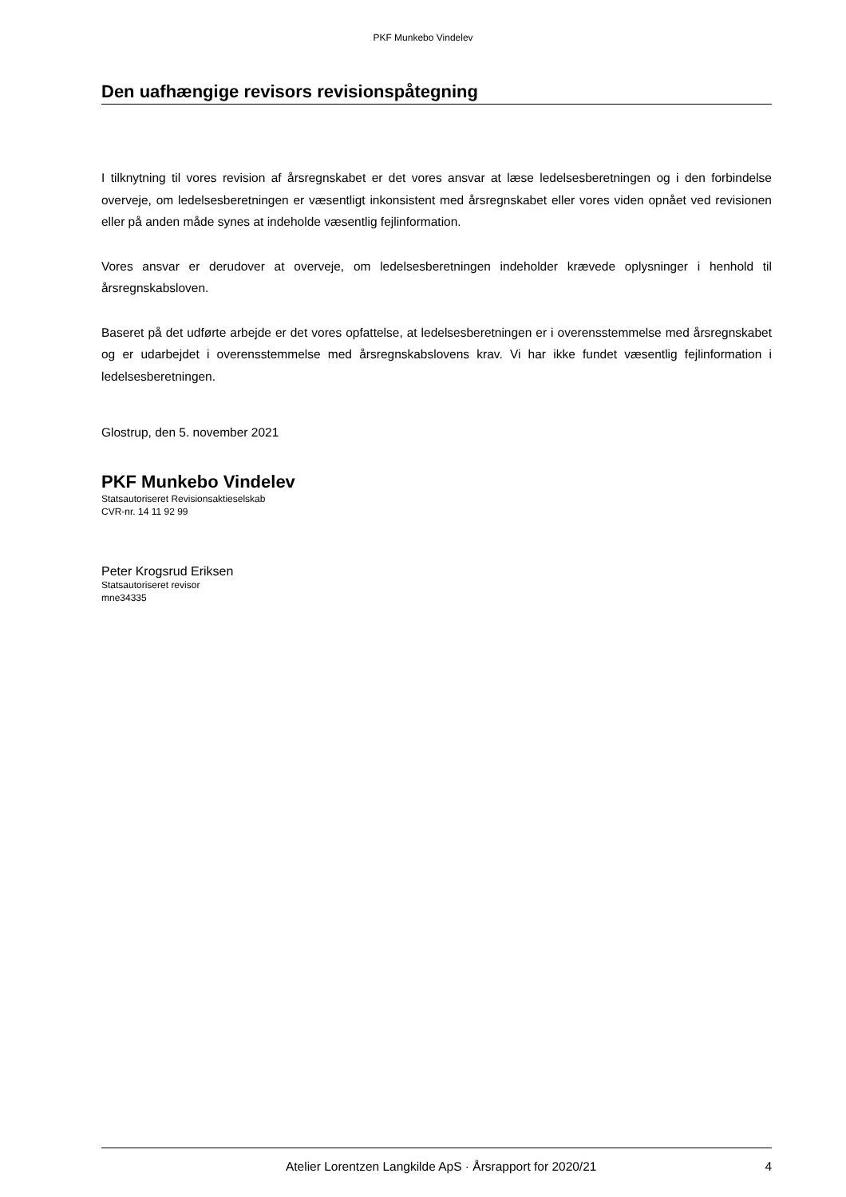PKF Munkebo Vindelev
Den uafhængige revisors revisionspåtegning
I tilknytning til vores revision af årsregnskabet er det vores ansvar at læse ledelsesberetningen og i den forbindelse overveje, om ledelsesberetningen er væsentligt inkonsistent med årsregnskabet eller vores viden opnået ved revisionen eller på anden måde synes at indeholde væsentlig fejlinformation.
Vores ansvar er derudover at overveje, om ledelsesberetningen indeholder krævede oplysninger i henhold til årsregnskabsloven.
Baseret på det udførte arbejde er det vores opfattelse, at ledelsesberetningen er i overensstemmelse med årsregnskabet og er udarbejdet i overensstemmelse med årsregnskabslovens krav. Vi har ikke fundet væsentlig fejlinformation i ledelsesberetningen.
Glostrup, den 5. november 2021
PKF Munkebo Vindelev
Statsautoriseret Revisionsaktieselskab
CVR-nr. 14 11 92 99
Peter Krogsrud Eriksen
Statsautoriseret revisor
mne34335
Atelier Lorentzen Langkilde ApS · Årsrapport for 2020/21 4